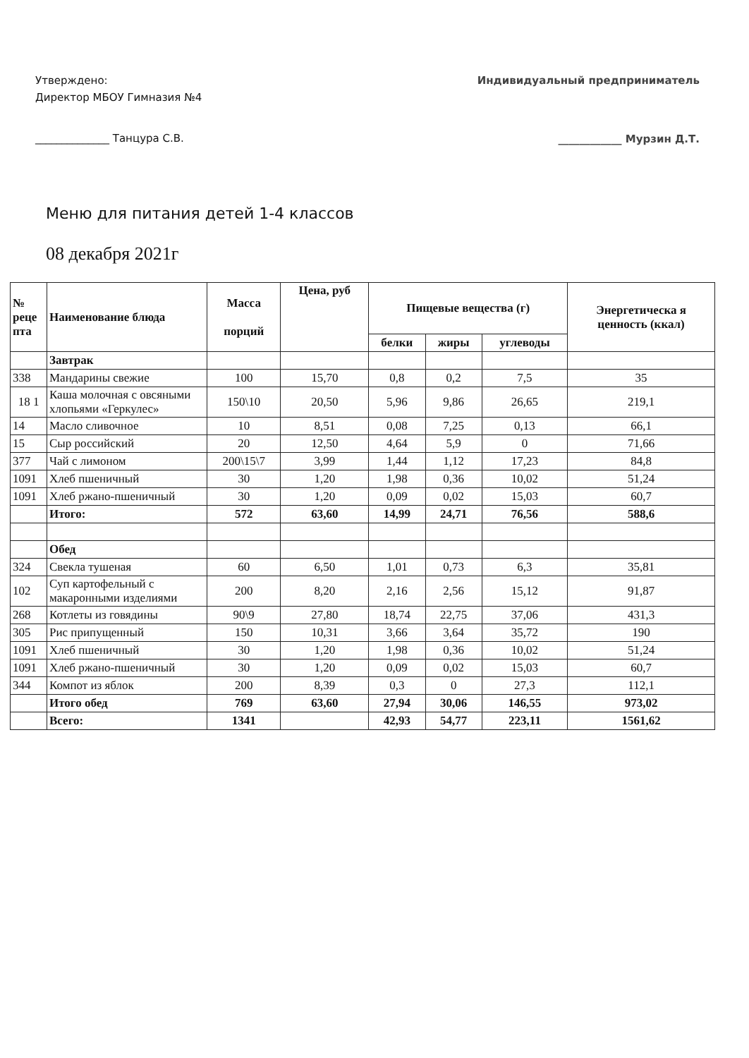Утверждено:
Директор МБОУ Гимназия №4
______________ Танцура С.В.
Индивидуальный предприниматель
____________ Мурзин Д.Т.
Меню для питания детей 1-4 классов
08 декабря 2021г
| № реце пта | Наименование блюда | Масса порций | Цена, руб | Пищевые вещества (г) | | | Энергетическа я ценность (ккал) |
| --- | --- | --- | --- | --- | --- | --- | --- |
| | | | | белки | жиры | углеводы | |
| | Завтрак | | | | | | |
| 338 | Мандарины свежие | 100 | 15,70 | 0,8 | 0,2 | 7,5 | 35 |
| 18 1 | Каша молочная с овсяными хлопьями «Геркулес» | 150\10 | 20,50 | 5,96 | 9,86 | 26,65 | 219,1 |
| 14 | Масло сливочное | 10 | 8,51 | 0,08 | 7,25 | 0,13 | 66,1 |
| 15 | Сыр российский | 20 | 12,50 | 4,64 | 5,9 | 0 | 71,66 |
| 377 | Чай с лимоном | 200\15\7 | 3,99 | 1,44 | 1,12 | 17,23 | 84,8 |
| 1091 | Хлеб пшеничный | 30 | 1,20 | 1,98 | 0,36 | 10,02 | 51,24 |
| 1091 | Хлеб ржано-пшеничный | 30 | 1,20 | 0,09 | 0,02 | 15,03 | 60,7 |
| | Итого: | 572 | 63,60 | 14,99 | 24,71 | 76,56 | 588,6 |
| | Обед | | | | | | |
| 324 | Свекла тушеная | 60 | 6,50 | 1,01 | 0,73 | 6,3 | 35,81 |
| 102 | Суп картофельный с макаронными изделиями | 200 | 8,20 | 2,16 | 2,56 | 15,12 | 91,87 |
| 268 | Котлеты из говядины | 90\9 | 27,80 | 18,74 | 22,75 | 37,06 | 431,3 |
| 305 | Рис припущенный | 150 | 10,31 | 3,66 | 3,64 | 35,72 | 190 |
| 1091 | Хлеб пшеничный | 30 | 1,20 | 1,98 | 0,36 | 10,02 | 51,24 |
| 1091 | Хлеб ржано-пшеничный | 30 | 1,20 | 0,09 | 0,02 | 15,03 | 60,7 |
| 344 | Компот из яблок | 200 | 8,39 | 0,3 | 0 | 27,3 | 112,1 |
| | Итого обед | 769 | 63,60 | 27,94 | 30,06 | 146,55 | 973,02 |
| | Всего: | 1341 | | 42,93 | 54,77 | 223,11 | 1561,62 |